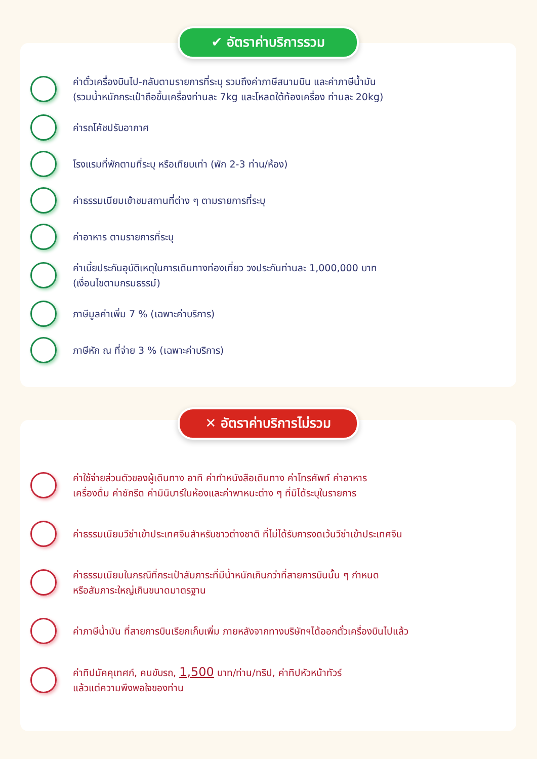✔ อัตราค่าบริการรวม
ค่าตั๋วเครื่องบินไป-กลับตามรายการที่ระบุ รวมถึงค่าภาษีสนามบิน และค่าภาษีน้ำมัน
(รวมน้ำหนักกระเป๋าถือขึ้นเครื่องท่านละ 7kg และโหลดใต้ท้องเครื่อง ท่านละ 20kg)
ค่ารถโค้ชปรับอากาศ
โรงแรมที่พักตามที่ระบุ หรือเทียบเท่า (พัก 2-3 ท่าน/ห้อง)
ค่าธรรมเนียมเข้าชมสถานที่ต่าง ๆ ตามรายการที่ระบุ
ค่าอาหาร ตามรายการที่ระบุ
ค่าเบี้ยประกันอุบัติเหตุในการเดินทางท่องเที่ยว วงประกันท่านละ 1,000,000 บาท
(เงื่อนไขตามกรมธรรม์)
ภาษีมูลค่าเพิ่ม 7 % (เฉพาะค่าบริการ)
ภาษีหัก ณ ที่จ่าย 3 % (เฉพาะค่าบริการ)
✕ อัตราค่าบริการไม่รวม
ค่าใช้จ่ายส่วนตัวของผู้เดินทาง อาทิ ค่าทำหนังสือเดินทาง ค่าโทรศัพท์ ค่าอาหาร
เครื่องดื่ม ค่าซักรีด ค่ามินิบาร์ในห้องและค่าพาหนะต่าง ๆ ที่มิได้ระบุในรายการ
ค่าธรรมเนียมวีซ่าเข้าประเทศจีนสำหรับชาวต่างชาติ ที่ไม่ได้รับการงดเว้นวีซ่าเข้าประเทศจีน
ค่าธรรมเนียมในกรณีที่กระเป๋าสัมภาระที่มีน้ำหนักเกินกว่าที่สายการบินนั้น ๆ กำหนด
หรือสัมภาระใหญ่เกินขนาดมาตรฐาน
ค่าภาษีน้ำมัน ที่สายการบินเรียกเก็บเพิ่ม ภายหลังจากทางบริษัทฯได้ออกตั๋วเครื่องบินไปแล้ว
ค่าทิปมัคคุเทศก์, คนขับรถ, 1,500 บาท/ท่าน/ทริป, ค่าทิปหัวหน้าทัวร์
แล้วแต่ความพึงพอใจของท่าน